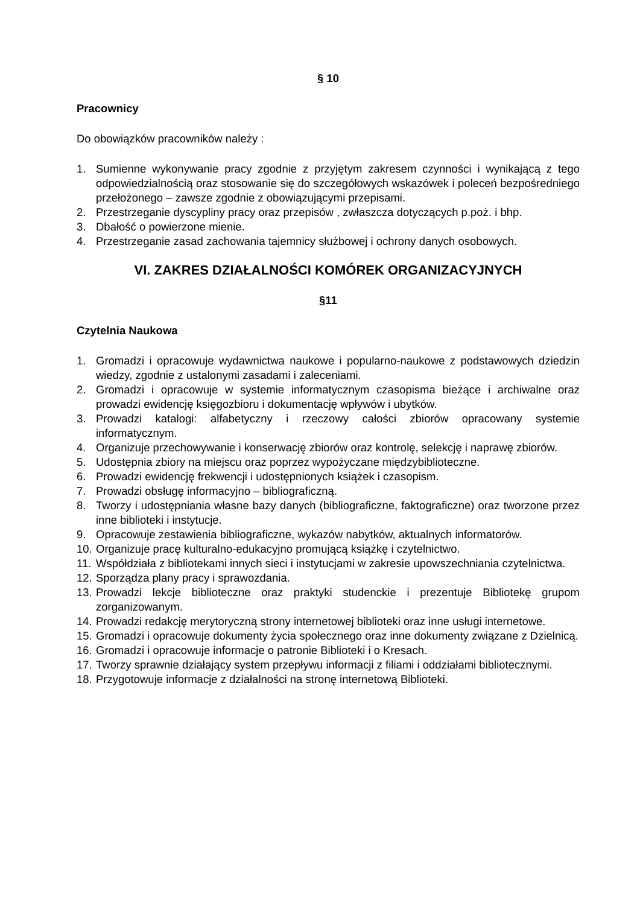§ 10
Pracownicy
Do obowiązków pracowników należy :
1. Sumienne wykonywanie pracy zgodnie z przyjętym zakresem czynności i wynikającą z tego odpowiedzialnością oraz stosowanie się do szczegółowych wskazówek i poleceń bezpośredniego przełożonego – zawsze zgodnie z obowiązującymi przepisami.
2. Przestrzeganie dyscypliny pracy oraz przepisów , zwłaszcza dotyczących p.poż. i bhp.
3. Dbałość o powierzone mienie.
4. Przestrzeganie zasad zachowania tajemnicy służbowej i ochrony danych osobowych.
VI. ZAKRES DZIAŁALNOŚCI KOMÓREK ORGANIZACYJNYCH
§11
Czytelnia Naukowa
1. Gromadzi i opracowuje wydawnictwa naukowe i popularno-naukowe z podstawowych dziedzin wiedzy, zgodnie z ustalonymi zasadami i zaleceniami.
2. Gromadzi i opracowuje w systemie informatycznym czasopisma bieżące i archiwalne oraz prowadzi ewidencję księgozbioru i dokumentację wpływów i ubytków.
3. Prowadzi katalogi: alfabetyczny i rzeczowy całości zbiorów opracowany systemie informatycznym.
4. Organizuje przechowywanie i konserwację zbiorów oraz kontrolę, selekcję i naprawę zbiorów.
5. Udostępnia zbiory na miejscu oraz poprzez wypożyczane międzybiblioteczne.
6. Prowadzi ewidencję frekwencji i udostępnionych książek i czasopism.
7. Prowadzi obsługę informacyjno – bibliograficzną.
8. Tworzy i udostępniania własne bazy danych (bibliograficzne, faktograficzne) oraz tworzone przez inne biblioteki i instytucje.
9. Opracowuje zestawienia bibliograficzne, wykazów nabytków, aktualnych informatorów.
10. Organizuje pracę kulturalno-edukacyjno promującą książkę i czytelnictwo.
11. Współdziała z bibliotekami innych sieci i instytucjami w zakresie upowszechniania czytelnictwa.
12. Sporządza plany pracy i sprawozdania.
13. Prowadzi lekcje biblioteczne oraz praktyki studenckie i prezentuje Bibliotekę grupom zorganizowanym.
14. Prowadzi redakcję merytoryczną strony internetowej biblioteki oraz inne usługi internetowe.
15. Gromadzi i opracowuje dokumenty życia społecznego oraz inne dokumenty związane z Dzielnicą.
16. Gromadzi i opracowuje informacje o patronie Biblioteki i o Kresach.
17. Tworzy sprawnie działający system przepływu informacji z filiami i oddziałami bibliotecznymi.
18. Przygotowuje informacje z działalności na stronę internetową Biblioteki.